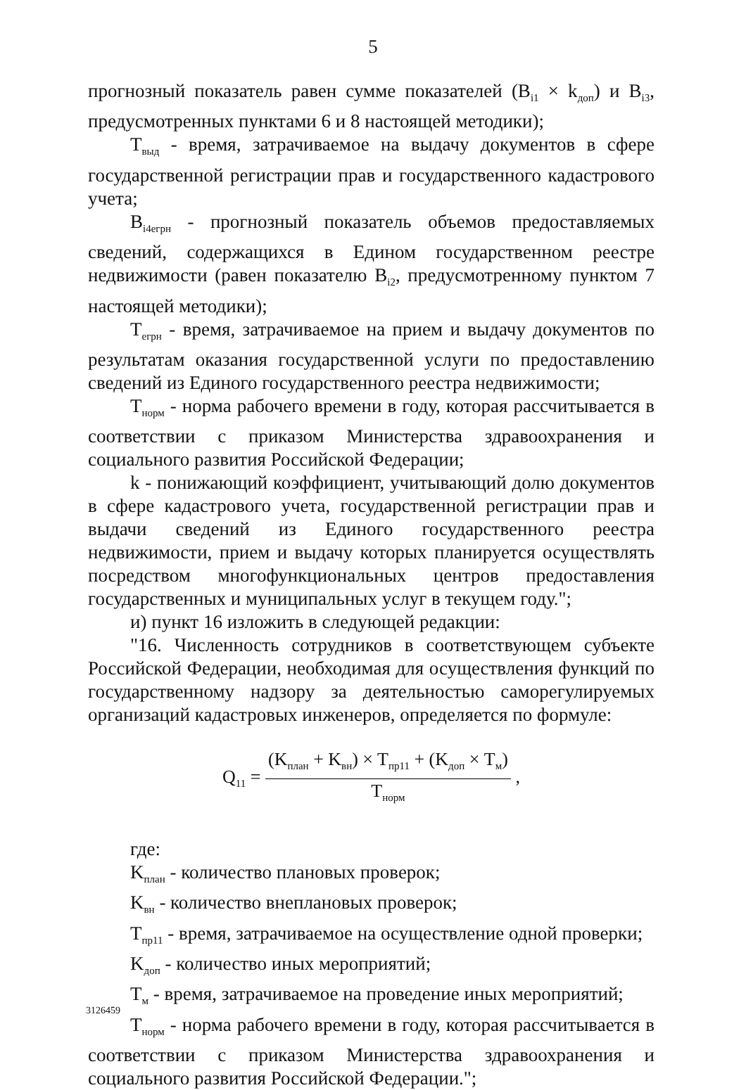5
прогнозный показатель равен сумме показателей (B<sub>i1</sub> × k<sub>доп</sub>) и B<sub>i3</sub>, предусмотренных пунктами 6 и 8 настоящей методики);
T<sub>выд</sub> - время, затрачиваемое на выдачу документов в сфере государственной регистрации прав и государственного кадастрового учета;
B<sub>i4егрн</sub> - прогнозный показатель объемов предоставляемых сведений, содержащихся в Едином государственном реестре недвижимости (равен показателю B<sub>i2</sub>, предусмотренному пунктом 7 настоящей методики);
T<sub>егрн</sub> - время, затрачиваемое на прием и выдачу документов по результатам оказания государственной услуги по предоставлению сведений из Единого государственного реестра недвижимости;
T<sub>норм</sub> - норма рабочего времени в году, которая рассчитывается в соответствии с приказом Министерства здравоохранения и социального развития Российской Федерации;
k - понижающий коэффициент, учитывающий долю документов в сфере кадастрового учета, государственной регистрации прав и выдачи сведений из Единого государственного реестра недвижимости, прием и выдачу которых планируется осуществлять посредством многофункциональных центров предоставления государственных и муниципальных услуг в текущем году.";
и) пункт 16 изложить в следующей редакции:
"16. Численность сотрудников в соответствующем субъекте Российской Федерации, необходимая для осуществления функций по государственному надзору за деятельностью саморегулируемых организаций кадастровых инженеров, определяется по формуле:
Q<sub>11</sub> = (K<sub>план</sub> + K<sub>вн</sub>) × T<sub>пр11</sub> + (K<sub>доп</sub> × T<sub>м</sub>) T<sub>норм</sub> ,
где:
K<sub>план</sub> - количество плановых проверок;
K<sub>вн</sub> - количество внеплановых проверок;
T<sub>пр11</sub> - время, затрачиваемое на осуществление одной проверки;
K<sub>доп</sub> - количество иных мероприятий;
T<sub>м</sub> - время, затрачиваемое на проведение иных мероприятий;
T<sub>норм</sub> - норма рабочего времени в году, которая рассчитывается в соответствии с приказом Министерства здравоохранения и социального развития Российской Федерации.";
3126459